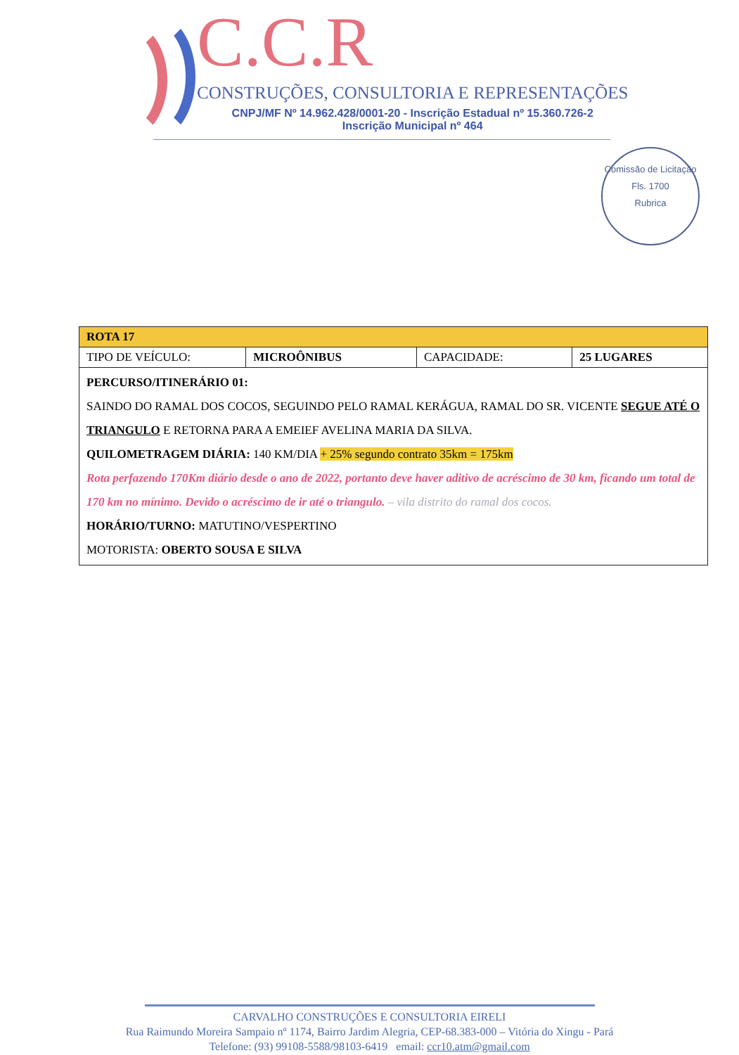C.C.R
CONSTRUÇÕES, CONSULTORIA E REPRESENTAÇÕES
CNPJ/MF Nº 14.962.428/0001-20 - Inscrição Estadual nº 15.360.726-2
Inscrição Municipal nº 464
Comissão de Licitação
Fls. 1700
Rubrica
| ROTA 17 | | | |
| TIPO DE VEÍCULO: | MICROÔNIBUS | CAPACIDADE: | 25 LUGARES |
| PERCURSO/ITINERÁRIO 01: SAINDO DO RAMAL DOS COCOS, SEGUINDO PELO RAMAL KERÁGUA, RAMAL DO SR. VICENTE SEGUE ATÉ O TRIANGULO E RETORNA PARA A EMEIEF AVELINA MARIA DA SILVA. QUILOMETRAGEM DIÁRIA: 140 KM/DIA + 25% segundo contrato 35km = 175km Rota perfazendo 170Km diário desde o ano de 2022, portanto deve haver aditivo de acréscimo de 30 km, ficando um total de 170 km no mínimo. Devido o acréscimo de ir até o triangulo. – vila distrito do ramal dos cocos. HORÁRIO/TURNO: MATUTINO/VESPERTINO MOTORISTA: OBERTO SOUSA E SILVA | | | |
CARVALHO CONSTRUÇÕES E CONSULTORIA EIRELI
Rua Raimundo Moreira Sampaio nº 1174, Bairro Jardim Alegria, CEP-68.383-000 – Vitória do Xingu - Pará
Telefone: (93) 99108-5588/98103-6419 email: ccr10.atm@gmail.com